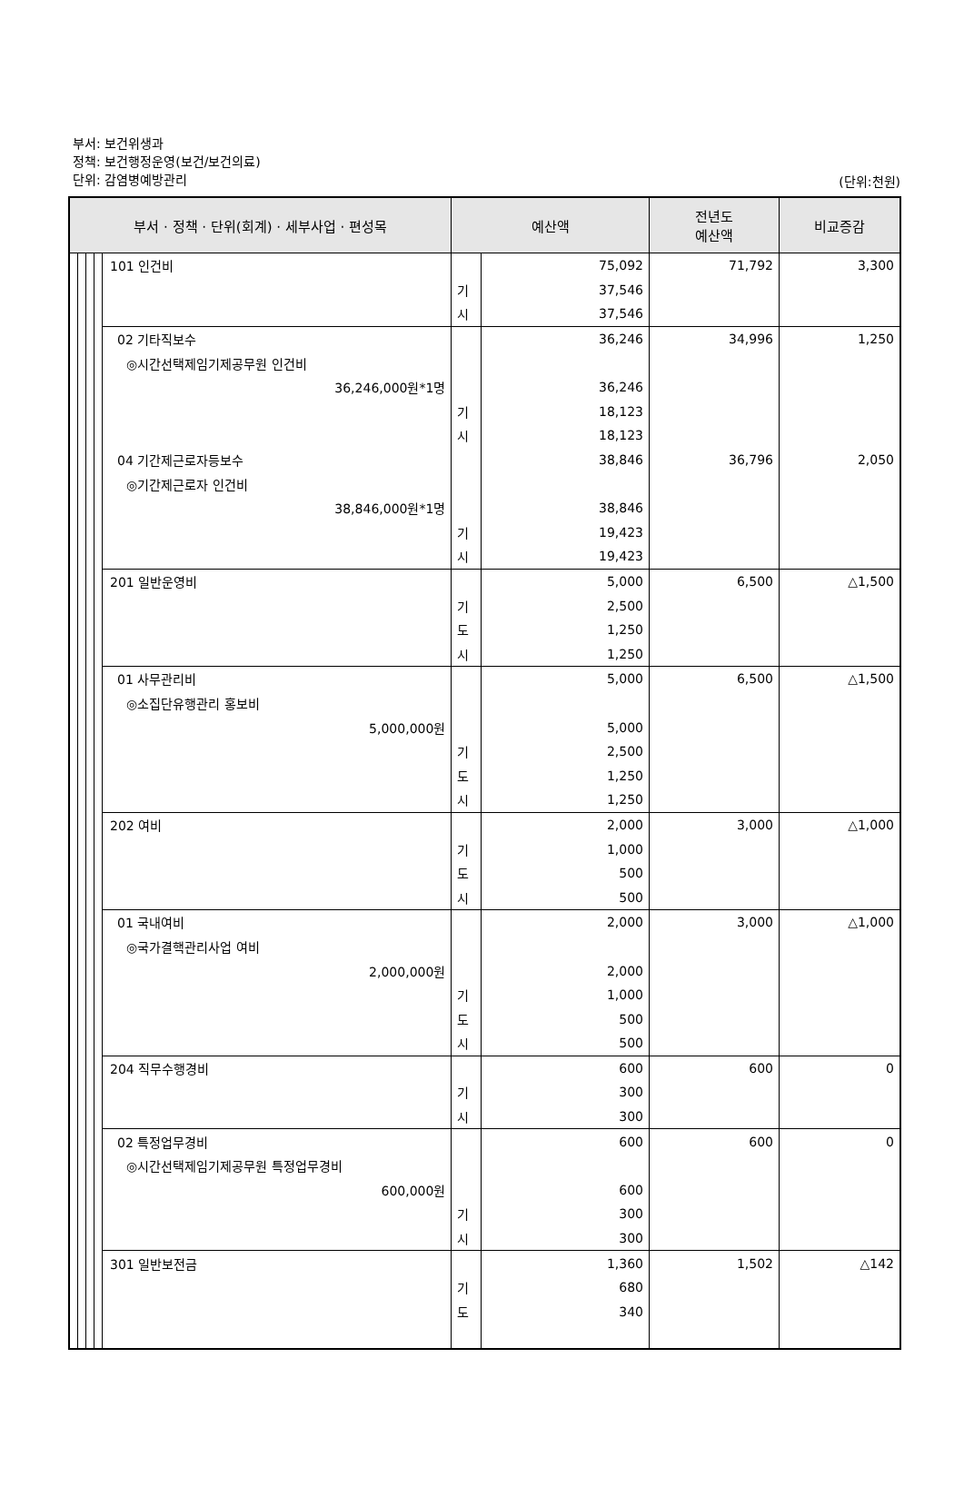부서: 보건위생과
정책: 보건행정운영(보건/보건의료)
단위: 감염병예방관리
(단위:천원)
| 부서 · 정책 · 단위(회계) · 세부사업 · 편성목 | | | | | 예산액 | | 전년도 예산액 | 비교증감 |
| --- | --- | --- | --- | --- | --- | --- | --- | --- |
| | | | | 101 인건비 | | 75,092 | 71,792 | 3,300 |
| | | | | | 기 | 37,546 | | |
| | | | | | 시 | 37,546 | | |
| | | | | 02 기타직보수 | | 36,246 | 34,996 | 1,250 |
| | | | | ◎시간선택제임기제공무원 인건비 | | | | |
| | | | | 36,246,000원*1명 | | 36,246 | | |
| | | | | | 기 | 18,123 | | |
| | | | | | 시 | 18,123 | | |
| | | | | 04 기간제근로자등보수 | | 38,846 | 36,796 | 2,050 |
| | | | | ◎기간제근로자 인건비 | | | | |
| | | | | 38,846,000원*1명 | | 38,846 | | |
| | | | | | 기 | 19,423 | | |
| | | | | | 시 | 19,423 | | |
| | | | | 201 일반운영비 | | 5,000 | 6,500 | △1,500 |
| | | | | | 기 | 2,500 | | |
| | | | | | 도 | 1,250 | | |
| | | | | | 시 | 1,250 | | |
| | | | | 01 사무관리비 | | 5,000 | 6,500 | △1,500 |
| | | | | ◎소집단유행관리 홍보비 | | | | |
| | | | | 5,000,000원 | | 5,000 | | |
| | | | | | 기 | 2,500 | | |
| | | | | | 도 | 1,250 | | |
| | | | | | 시 | 1,250 | | |
| | | | | 202 여비 | | 2,000 | 3,000 | △1,000 |
| | | | | | 기 | 1,000 | | |
| | | | | | 도 | 500 | | |
| | | | | | 시 | 500 | | |
| | | | | 01 국내여비 | | 2,000 | 3,000 | △1,000 |
| | | | | ◎국가결핵관리사업 여비 | | | | |
| | | | | 2,000,000원 | | 2,000 | | |
| | | | | | 기 | 1,000 | | |
| | | | | | 도 | 500 | | |
| | | | | | 시 | 500 | | |
| | | | | 204 직무수행경비 | | 600 | 600 | 0 |
| | | | | | 기 | 300 | | |
| | | | | | 시 | 300 | | |
| | | | | 02 특정업무경비 | | 600 | 600 | 0 |
| | | | | ◎시간선택제임기제공무원 특정업무경비 | | | | |
| | | | | 600,000원 | | 600 | | |
| | | | | | 기 | 300 | | |
| | | | | | 시 | 300 | | |
| | | | | 301 일반보전금 | | 1,360 | 1,502 | △142 |
| | | | | | 기 | 680 | | |
| | | | | | 도 | 340 | | |